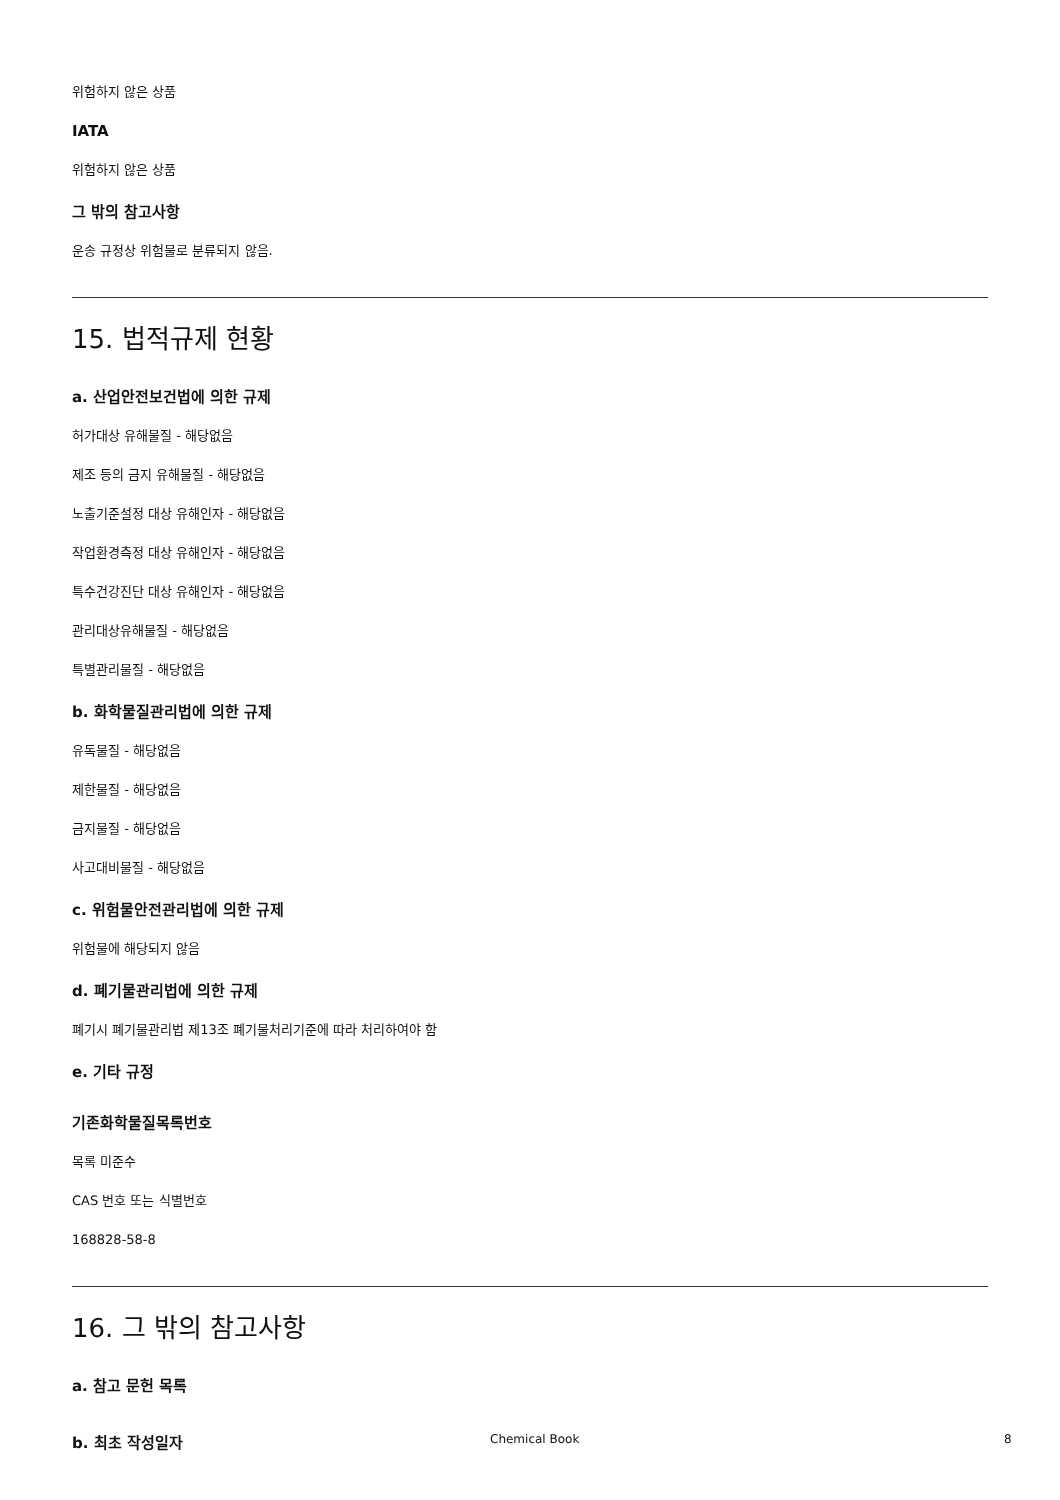위험하지 않은 상품
IATA
위험하지 않은 상품
그 밖의 참고사항
운송 규정상 위험물로 분류되지 않음.
15. 법적규제 현황
a. 산업안전보건법에 의한 규제
허가대상 유해물질 - 해당없음
제조 등의 금지 유해물질 - 해당없음
노출기준설정 대상 유해인자 - 해당없음
작업환경측정 대상 유해인자 - 해당없음
특수건강진단 대상 유해인자 - 해당없음
관리대상유해물질 - 해당없음
특별관리물질 - 해당없음
b. 화학물질관리법에 의한 규제
유독물질 - 해당없음
제한물질 - 해당없음
금지물질 - 해당없음
사고대비물질 - 해당없음
c. 위험물안전관리법에 의한 규제
위험물에 해당되지 않음
d. 폐기물관리법에 의한 규제
폐기시 폐기물관리법 제13조 폐기물처리기준에 따라 처리하여야 함
e. 기타 규정
기존화학물질목록번호
목록 미준수
CAS 번호 또는 식별번호
168828-58-8
16. 그 밖의 참고사항
a. 참고 문헌 목록
b. 최초 작성일자
Chemical Book 8